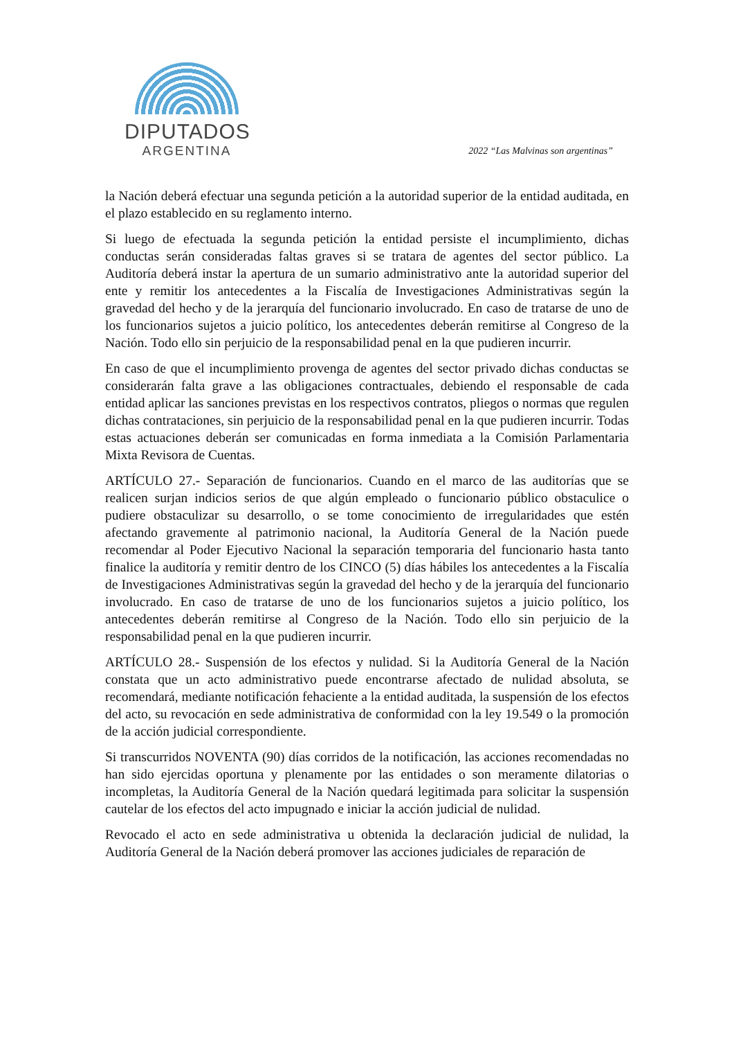DIPUTADOS
ARGENTINA
2022 “Las Malvinas son argentinas”
la Nación deberá efectuar una segunda petición a la autoridad superior de la entidad auditada, en el plazo establecido en su reglamento interno.
Si luego de efectuada la segunda petición la entidad persiste el incumplimiento, dichas conductas serán consideradas faltas graves si se tratara de agentes del sector público. La Auditoría deberá instar la apertura de un sumario administrativo ante la autoridad superior del ente y remitir los antecedentes a la Fiscalía de Investigaciones Administrativas según la gravedad del hecho y de la jerarquía del funcionario involucrado. En caso de tratarse de uno de los funcionarios sujetos a juicio político, los antecedentes deberán remitirse al Congreso de la Nación. Todo ello sin perjuicio de la responsabilidad penal en la que pudieren incurrir.
En caso de que el incumplimiento provenga de agentes del sector privado dichas conductas se considerarán falta grave a las obligaciones contractuales, debiendo el responsable de cada entidad aplicar las sanciones previstas en los respectivos contratos, pliegos o normas que regulen dichas contrataciones, sin perjuicio de la responsabilidad penal en la que pudieren incurrir. Todas estas actuaciones deberán ser comunicadas en forma inmediata a la Comisión Parlamentaria Mixta Revisora de Cuentas.
ARTÍCULO 27.- Separación de funcionarios. Cuando en el marco de las auditorías que se realicen surjan indicios serios de que algún empleado o funcionario público obstaculice o pudiere obstaculizar su desarrollo, o se tome conocimiento de irregularidades que estén afectando gravemente al patrimonio nacional, la Auditoría General de la Nación puede recomendar al Poder Ejecutivo Nacional la separación temporaria del funcionario hasta tanto finalice la auditoría y remitir dentro de los CINCO (5) días hábiles los antecedentes a la Fiscalía de Investigaciones Administrativas según la gravedad del hecho y de la jerarquía del funcionario involucrado. En caso de tratarse de uno de los funcionarios sujetos a juicio político, los antecedentes deberán remitirse al Congreso de la Nación. Todo ello sin perjuicio de la responsabilidad penal en la que pudieren incurrir.
ARTÍCULO 28.- Suspensión de los efectos y nulidad. Si la Auditoría General de la Nación constata que un acto administrativo puede encontrarse afectado de nulidad absoluta, se recomendará, mediante notificación fehaciente a la entidad auditada, la suspensión de los efectos del acto, su revocación en sede administrativa de conformidad con la ley 19.549 o la promoción de la acción judicial correspondiente.
Si transcurridos NOVENTA (90) días corridos de la notificación, las acciones recomendadas no han sido ejercidas oportuna y plenamente por las entidades o son meramente dilatorias o incompletas, la Auditoría General de la Nación quedará legitimada para solicitar la suspensión cautelar de los efectos del acto impugnado e iniciar la acción judicial de nulidad.
Revocado el acto en sede administrativa u obtenida la declaración judicial de nulidad, la Auditoría General de la Nación deberá promover las acciones judiciales de reparación de